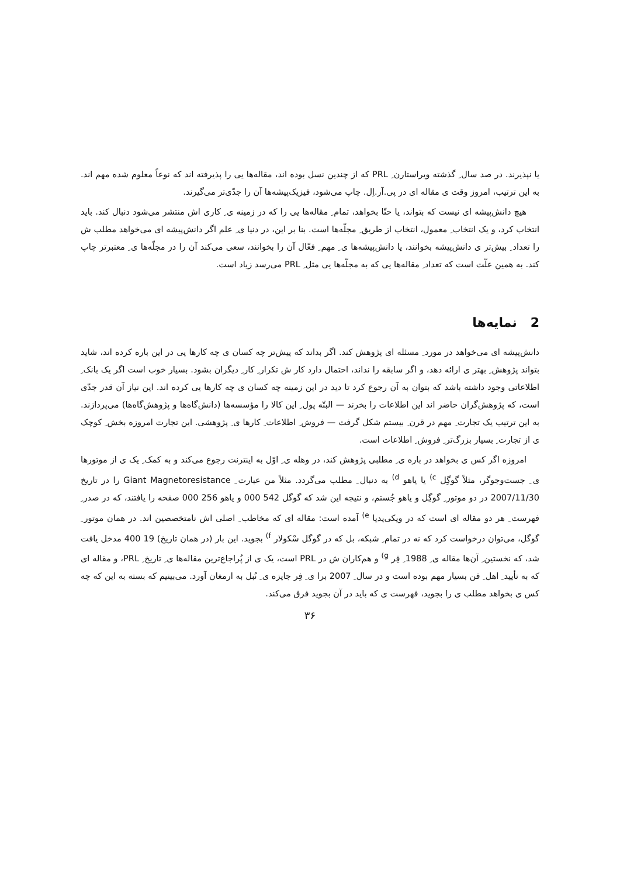یا نپذیرند. در صد سال ِ گذشته ویراستارن ِ PRL که از چندین نسل بوده اند، مقاله‌ها یی را پذیرفته اند که نوعاً معلوم شده مهم اند. به این ترتیب، امروز وقت ی مقاله ای در پی.آر.اِل. چاپ می‌شود، فیزیک‌پیشه‌ها آن را جدّی‌تر می‌گیرند.
هیچ دانش‌پیشه ای نیست که بتواند، یا حتّا بخواهد، تمام ِ مقاله‌ها یی را که در زمینه ی ِ کاری اش منتشر می‌شود دنبال کند. باید انتخاب کرد، و یک انتخاب ِ معمول، انتخاب از طریق ِ مجلّه‌ها است. بنا بر این، در دنیا ی ِ علم اگر دانش‌پیشه ای می‌خواهد مطلب ش را تعداد ِ بیش‌تر ی دانش‌پیشه بخوانند، یا دانش‌پیشه‌ها ی ِ مهم ِ فعّال آن را بخوانند، سعی می‌کند آن را در مجلّه‌ها ی ِ معتبرتر چاپ کند. به همین علّت است که تعداد ِ مقاله‌ها یی که به مجلّه‌ها یی مثل ِ PRL می‌رسد زیاد است.
2 نمایه‌ها
دانش‌پیشه ای می‌خواهد در مورد ِ مسئله ای پژوهش کند. اگر بداند که پیش‌تر چه کسان ی چه کارها یی در این باره کرده اند، شاید بتواند پژوهش ِ بهتر ی ارائه دهد، و اگر سابقه را نداند، احتمال دارد کار ش تکرار ِ کار ِ دیگران بشود. بسیار خوب است اگر یک بانک ِ اطلاعاتی وجود داشته باشد که بتوان به آن رجوع کرد تا دید در این زمینه چه کسان ی چه کارها یی کرده اند. این نیاز آن قدر جدّی است، که پژوهش‌گران حاضر اند این اطلاعات را بخرند — البتّه پول ِ این کالا را مؤسسه‌ها (دانش‌گاه‌ها و پژوهش‌گاه‌ها) می‌پردازند. به این ترتیب یک تجارت ِ مهم در قرن ِ بیستم شکل گرفت — فروش ِ اطلاعات ِ کارها ی ِ پژوهشی. این تجارت امروزه بخش ِ کوچک ی از تجارت ِ بسیار بزرگ‌تر ِ فروش ِ اطلاعات است.
امروزه اگر کس ی بخواهد در باره ی ِ مطلبی پژوهش کند، در وهله ی ِ اوّل به اینترنت رجوع می‌کند و به کمک ِ یک ی از موتورها ی ِ جست‌وجوگر، مثلاً گوگِل <sup>c)</sup> یا یاهو <sup>d)</sup> به دنبال ِ مطلب می‌گردد. مثلاً من عبارت ِ Giant Magnetoresistance را در تاریخ 2007/11/30 در دو موتور ِ گوگِل و یاهو جُستم، و نتیجه این شد که گوگل 542 000 و یاهو 256 000 صفحه را یافتند، که در صدر ِ فهرست ِ هر دو مقاله ای است که در ویکی‌پدیا <sup>e)</sup> آمده است: مقاله ای که مخاطب ِ اصلی اش نامتخصصین اند. در همان موتور ِ گوگل، می‌توان درخواست کرد که نه در تمام ِ شبکه، بل که در گوگل سْکولار <sup>f)</sup> بجوید. این بار (در همان تاریخ) 19 400 مدخل یافت شد، که نخستین ِ آن‌ها مقاله ی ِ 1988 ِ فِر <sup>g)</sup> و هم‌کاران ش در PRL است، یک ی از پُراجاع‌ترین مقاله‌ها ی ِ تاریخ ِ PRL، و مقاله ای که به تأیید ِ اهل ِ فن بسیار مهم بوده است و در سال ِ 2007 برا ی ِ فِر جایزه ی ِ نُبل به ارمغان آورد. می‌بینیم که بسته به این که چه کس ی بخواهد مطلب ی را بجوید، فهرست ی که باید در آن بجوید فرق می‌کند.
۳۶